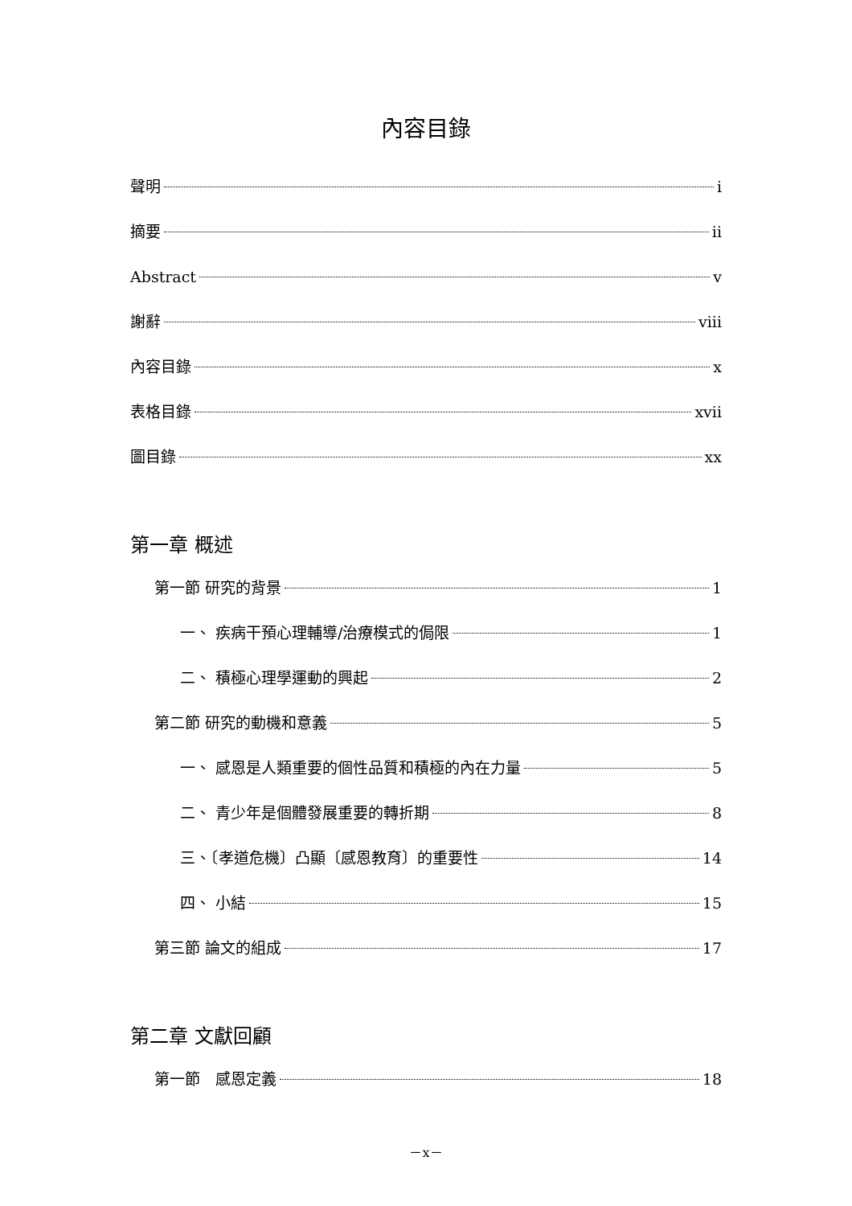內容目錄
聲明 i
摘要 ii
Abstract v
謝辭 viii
內容目錄 x
表格目錄 xvii
圖目錄 xx
第一章 概述
第一節 研究的背景 1
一、 疾病干預心理輔導/治療模式的侷限 1
二、 積極心理學運動的興起 2
第二節 研究的動機和意義 5
一、 感恩是人類重要的個性品質和積極的內在力量 5
二、 青少年是個體發展重要的轉折期 8
三、〔孝道危機〕凸顯〔感恩教育〕的重要性 14
四、 小結 15
第三節 論文的組成 17
第二章 文獻回顧
第一節　感恩定義 18
－x－